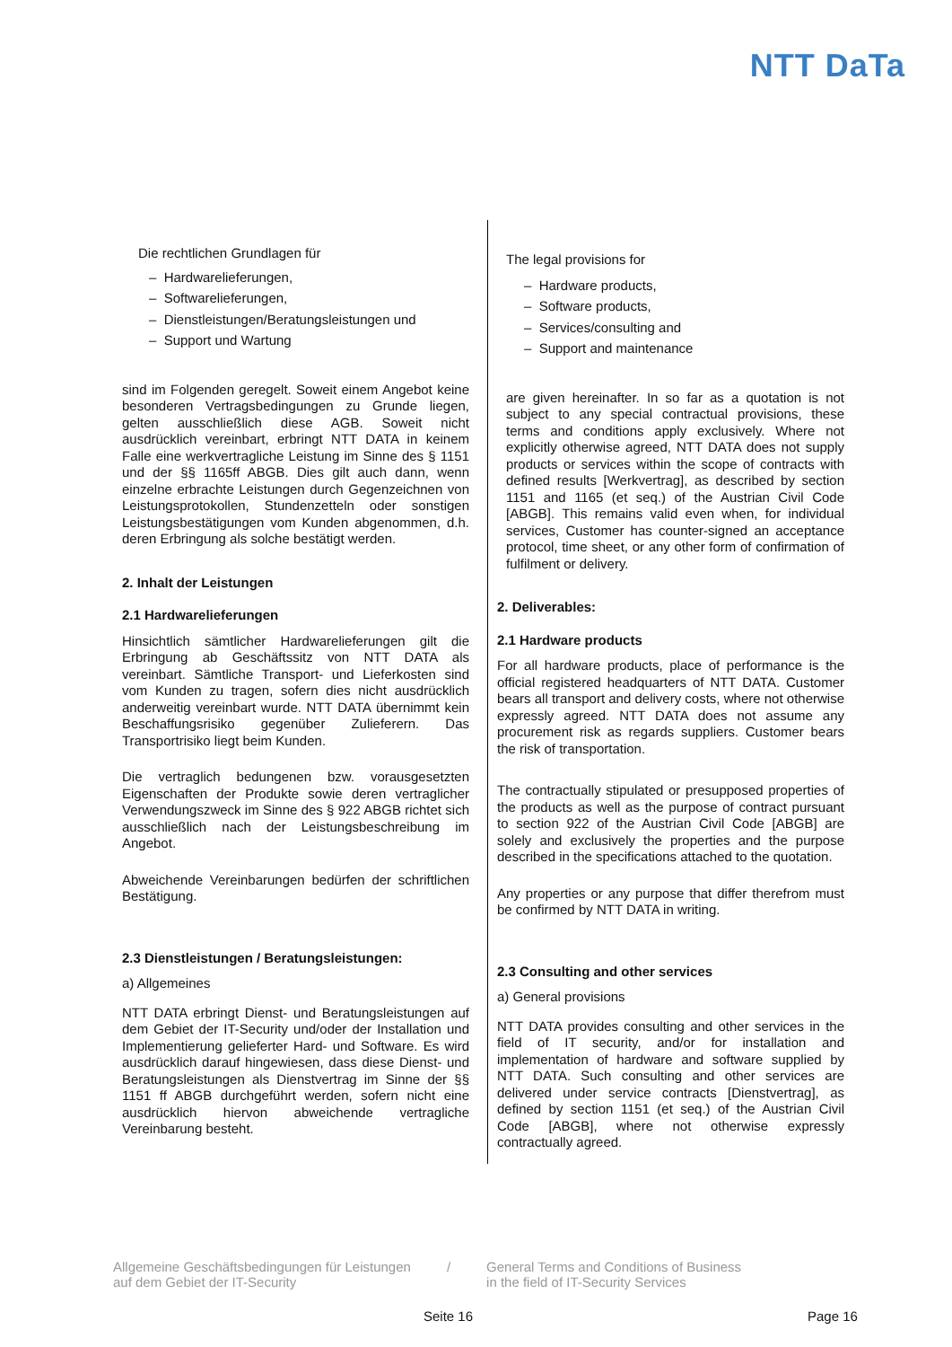NTT DaTa
Die rechtlichen Grundlagen für
– Hardwarelieferungen,
– Softwarelieferungen,
– Dienstleistungen/Beratungsleistungen und
– Support und Wartung
sind im Folgenden geregelt. Soweit einem Angebot keine besonderen Vertragsbedingungen zu Grunde liegen, gelten ausschließlich diese AGB. Soweit nicht ausdrücklich vereinbart, erbringt NTT DATA in keinem Falle eine werkvertragliche Leistung im Sinne des § 1151 und der §§ 1165ff ABGB. Dies gilt auch dann, wenn einzelne erbrachte Leistungen durch Gegenzeichnen von Leistungsprotokollen, Stundenzetteln oder sonstigen Leistungsbestätigungen vom Kunden abgenommen, d.h. deren Erbringung als solche bestätigt werden.
2. Inhalt der Leistungen
2.1 Hardwarelieferungen
Hinsichtlich sämtlicher Hardwarelieferungen gilt die Erbringung ab Geschäftssitz von NTT DATA als vereinbart. Sämtliche Transport- und Lieferkosten sind vom Kunden zu tragen, sofern dies nicht ausdrücklich anderweitig vereinbart wurde. NTT DATA übernimmt kein Beschaffungsrisiko gegenüber Zulieferern. Das Transportrisiko liegt beim Kunden.
Die vertraglich bedungenen bzw. vorausgesetzten Eigenschaften der Produkte sowie deren vertraglicher Verwendungszweck im Sinne des § 922 ABGB richtet sich ausschließlich nach der Leistungsbeschreibung im Angebot.
Abweichende Vereinbarungen bedürfen der schriftlichen Bestätigung.
2.3 Dienstleistungen / Beratungsleistungen:
a) Allgemeines
NTT DATA erbringt Dienst- und Beratungsleistungen auf dem Gebiet der IT-Security und/oder der Installation und Implementierung gelieferter Hard- und Software. Es wird ausdrücklich darauf hingewiesen, dass diese Dienst- und Beratungsleistungen als Dienstvertrag im Sinne der §§ 1151 ff ABGB durchgeführt werden, sofern nicht eine ausdrücklich hiervon abweichende vertragliche Vereinbarung besteht.
The legal provisions for
– Hardware products,
– Software products,
– Services/consulting and
– Support and maintenance
are given hereinafter. In so far as a quotation is not subject to any special contractual provisions, these terms and conditions apply exclusively. Where not explicitly otherwise agreed, NTT DATA does not supply products or services within the scope of contracts with defined results [Werkvertrag], as described by section 1151 and 1165 (et seq.) of the Austrian Civil Code [ABGB]. This remains valid even when, for individual services, Customer has counter-signed an acceptance protocol, time sheet, or any other form of confirmation of fulfilment or delivery.
2. Deliverables:
2.1 Hardware products
For all hardware products, place of performance is the official registered headquarters of NTT DATA. Customer bears all transport and delivery costs, where not otherwise expressly agreed. NTT DATA does not assume any procurement risk as regards suppliers. Customer bears the risk of transportation.
The contractually stipulated or presupposed properties of the products as well as the purpose of contract pursuant to section 922 of the Austrian Civil Code [ABGB] are solely and exclusively the properties and the purpose described in the specifications attached to the quotation.
Any properties or any purpose that differ therefrom must be confirmed by NTT DATA in writing.
2.3 Consulting and other services
a) General provisions
NTT DATA provides consulting and other services in the field of IT security, and/or for installation and implementation of hardware and software supplied by NTT DATA. Such consulting and other services are delivered under service contracts [Dienstvertrag], as defined by section 1151 (et seq.) of the Austrian Civil Code [ABGB], where not otherwise expressly contractually agreed.
Allgemeine Geschäftsbedingungen für Leistungen
auf dem Gebiet der IT-Security
/ General Terms and Conditions of Business
in the field of IT-Security Services
Seite 16 Page 16